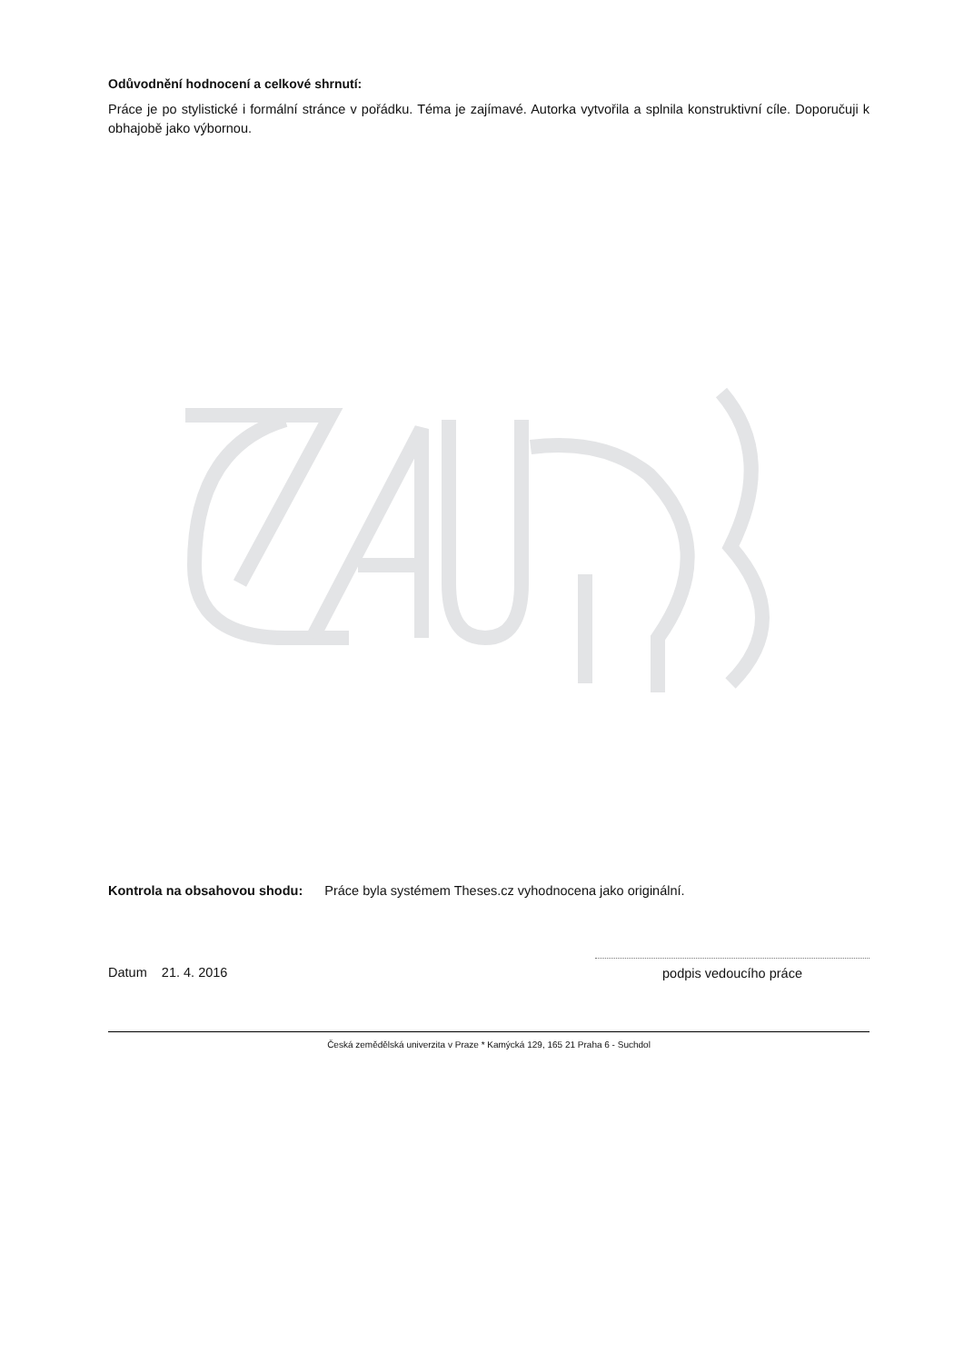Odůvodnění hodnocení a celkové shrnutí:
Práce je po stylistické i formální stránce v pořádku. Téma je zajímavé. Autorka vytvořila a splnila konstruktivní cíle. Doporučuji k obhajobě jako výbornou.
Kontrola na obsahovou shodu: Práce byla systémem Theses.cz vyhodnocena jako originální.
Datum 21. 4. 2016
podpis vedoucího práce
Česká zemědělská univerzita v Praze * Kamýcká 129, 165 21 Praha 6 - Suchdol